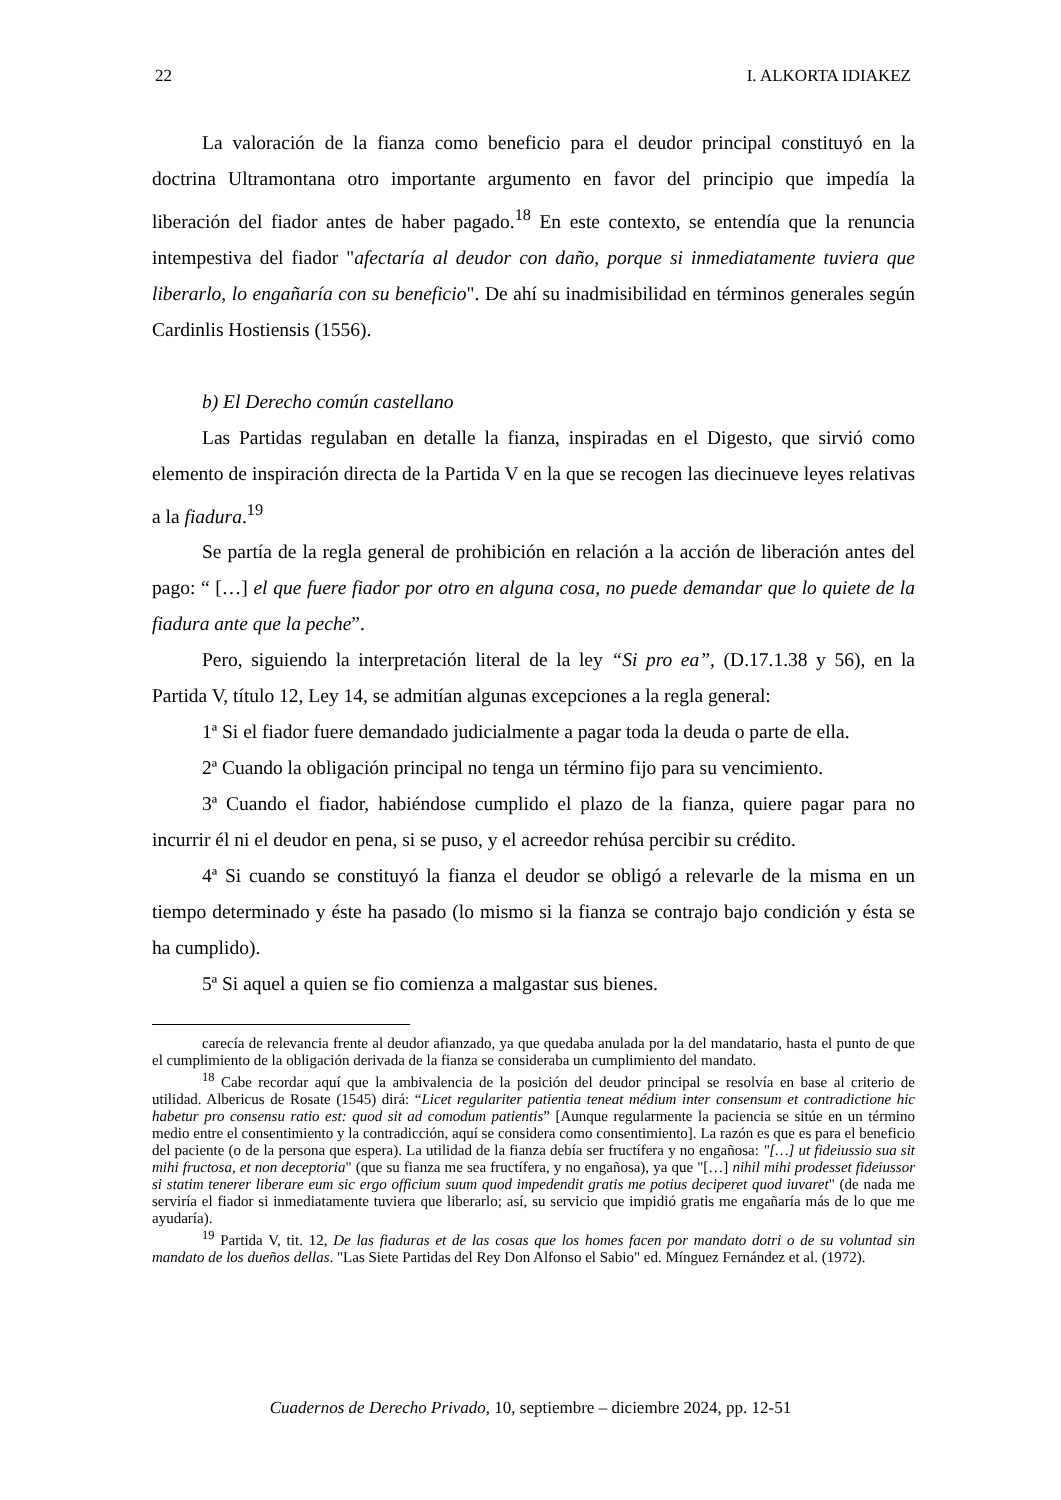22 I. ALKORTA IDIAKEZ
La valoración de la fianza como beneficio para el deudor principal constituyó en la doctrina Ultramontana otro importante argumento en favor del principio que impedía la liberación del fiador antes de haber pagado.<sup>18</sup> En este contexto, se entendía que la renuncia intempestiva del fiador "afectaría al deudor con daño, porque si inmediatamente tuviera que liberarlo, lo engañaría con su beneficio". De ahí su inadmisibilidad en términos generales según Cardinlis Hostiensis (1556).
b) El Derecho común castellano
Las Partidas regulaban en detalle la fianza, inspiradas en el Digesto, que sirvió como elemento de inspiración directa de la Partida V en la que se recogen las diecinueve leyes relativas a la fiadura.<sup>19</sup>
Se partía de la regla general de prohibición en relación a la acción de liberación antes del pago: “ […] el que fuere fiador por otro en alguna cosa, no puede demandar que lo quiete de la fiadura ante que la peche”.
Pero, siguiendo la interpretación literal de la ley “Si pro ea”, (D.17.1.38 y 56), en la Partida V, título 12, Ley 14, se admitían algunas excepciones a la regla general:
1ª Si el fiador fuere demandado judicialmente a pagar toda la deuda o parte de ella.
2ª Cuando la obligación principal no tenga un término fijo para su vencimiento.
3ª Cuando el fiador, habiéndose cumplido el plazo de la fianza, quiere pagar para no incurrir él ni el deudor en pena, si se puso, y el acreedor rehúsa percibir su crédito.
4ª Si cuando se constituyó la fianza el deudor se obligó a relevarle de la misma en un tiempo determinado y éste ha pasado (lo mismo si la fianza se contrajo bajo condición y ésta se ha cumplido).
5ª Si aquel a quien se fio comienza a malgastar sus bienes.
carecía de relevancia frente al deudor afianzado, ya que quedaba anulada por la del mandatario, hasta el punto de que el cumplimiento de la obligación derivada de la fianza se consideraba un cumplimiento del mandato.
<sup>18</sup> Cabe recordar aquí que la ambivalencia de la posición del deudor principal se resolvía en base al criterio de utilidad. Albericus de Rosate (1545) dirá: “Licet regulariter patientia teneat médium inter consensum et contradictione hic habetur pro consensu ratio est: quod sit ad comodum patientis” [Aunque regularmente la paciencia se sitúe en un término medio entre el consentimiento y la contradicción, aquí se considera como consentimiento]. La razón es que es para el beneficio del paciente (o de la persona que espera). La utilidad de la fianza debía ser fructífera y no engañosa: "[…] ut fideiussio sua sit mihi fructosa, et non deceptoria" (que su fianza me sea fructífera, y no engañosa), ya que "[…] nihil mihi prodesset fideiussor si statim tenerer liberare eum sic ergo officium suum quod impedendit gratis me potius deciperet quod iuvaret" (de nada me serviría el fiador si inmediatamente tuviera que liberarlo; así, su servicio que impidió gratis me engañaría más de lo que me ayudaría).
<sup>19</sup> Partida V, tit. 12, De las fiaduras et de las cosas que los homes facen por mandato dotri o de su voluntad sin mandato de los dueños dellas. "Las Siete Partidas del Rey Don Alfonso el Sabio" ed. Mínguez Fernández et al. (1972).
Cuadernos de Derecho Privado, 10, septiembre – diciembre 2024, pp. 12-51